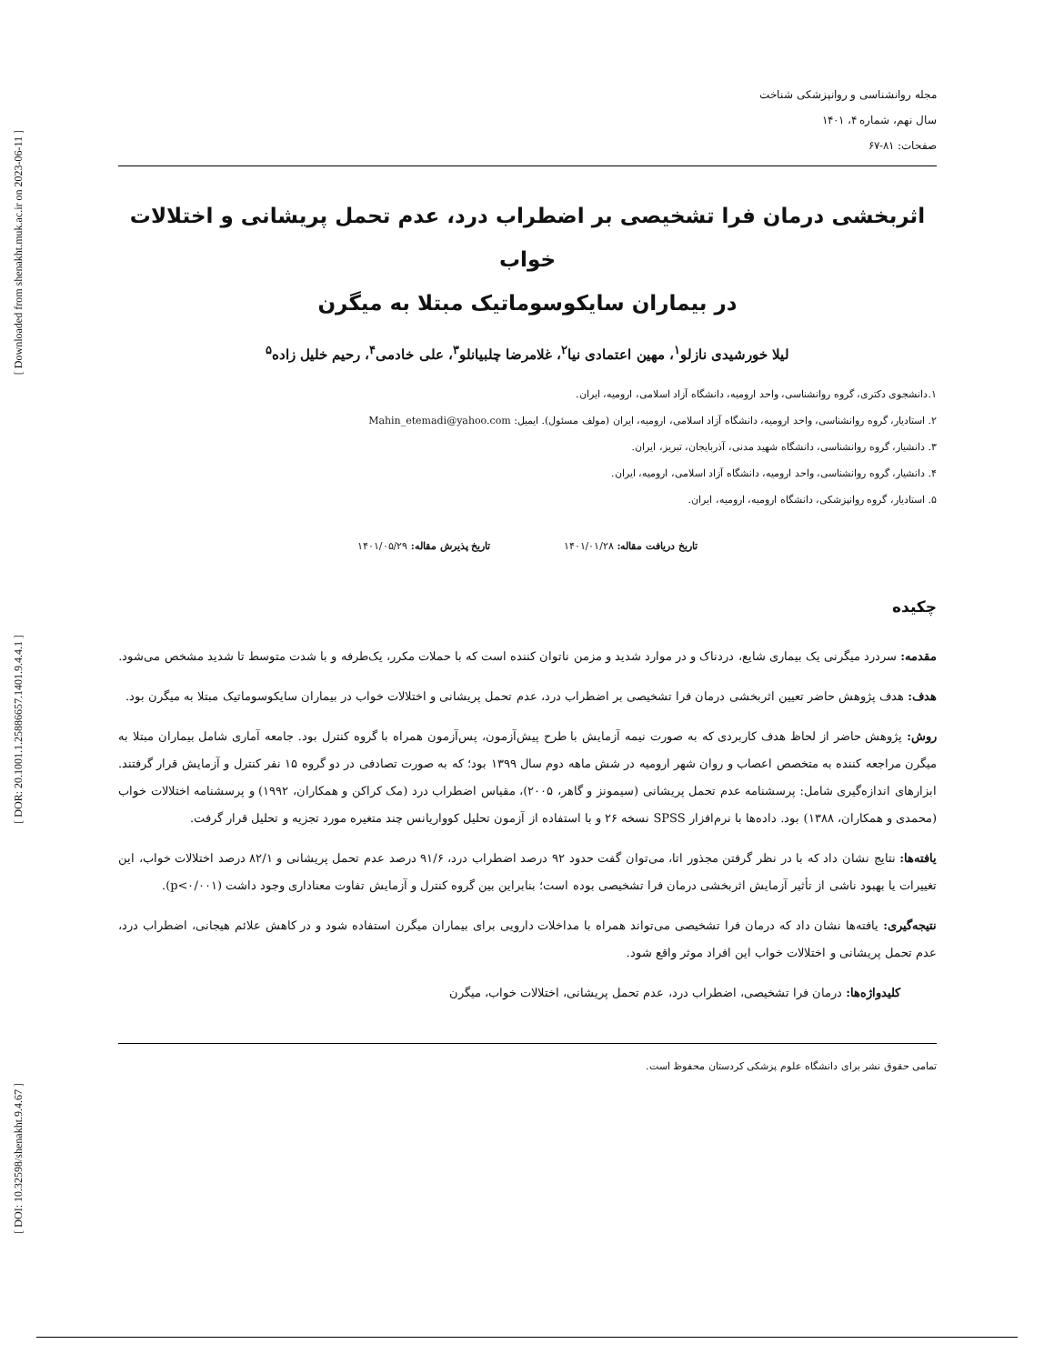[ Downloaded from shenakht.muk.ac.ir on 2023-06-11 ]
[ DOR: 20.1001.1.25886657.1401.9.4.4.1 ]
[ DOI: 10.32598/shenakht.9.4.67 ]
مجله روانشناسی و روانپزشکی شناخت
سال نهم، شماره ۴، ۱۴۰۱
صفحات: ۸۱-۶۷
اثربخشی درمان فرا تشخیصی بر اضطراب درد، عدم تحمل پریشانی و اختلالات خواب
در بیماران سایکوسوماتیک مبتلا به میگرن
لیلا خورشیدی نازلو<sup>۱</sup>، مهین اعتمادی نیا<sup>۲</sup>، غلامرضا چلبیانلو<sup>۳</sup>، علی خادمی<sup>۴</sup>، رحیم خلیل زاده<sup>۵</sup>
۱.دانشجوی دکتری، گروه روانشناسی، واحد ارومیه، دانشگاه آزاد اسلامی، ارومیه، ایران.
۲. استادیار، گروه روانشناسی، واحد ارومیه، دانشگاه آزاد اسلامی، ارومیه، ایران (مولف مسئول). ایمیل: Mahin_etemadi@yahoo.com
۳. دانشیار، گروه روانشناسی، دانشگاه شهید مدنی، آذربایجان، تبریز، ایران.
۴. دانشیار، گروه روانشناسی، واحد ارومیه، دانشگاه آزاد اسلامی، ارومیه، ایران.
۵. استادیار، گروه روانپزشکی، دانشگاه ارومیه، ارومیه، ایران.
تاریخ دریافت مقاله: ۱۴۰۱/۰۱/۲۸ تاریخ پذیرش مقاله: ۱۴۰۱/۰۵/۲۹
چکیده
مقدمه: سردرد میگرنی یک بیماری شایع، دردناک و در موارد شدید و مزمن ناتوان کننده است که با حملات مکرر، یک‌طرفه و با شدت متوسط تا شدید مشخص می‌شود.
هدف: هدف پژوهش حاضر تعیین اثربخشی درمان فرا تشخیصی بر اضطراب درد، عدم تحمل پریشانی و اختلالات خواب در بیماران سایکوسوماتیک مبتلا به میگرن بود.
روش: پژوهش حاضر از لحاظ هدف کاربردی که به صورت نیمه آزمایش با طرح پیش‌آزمون، پس‌آزمون همراه با گروه کنترل بود. جامعه آماری شامل بیماران مبتلا به میگرن مراجعه کننده به متخصص اعصاب و روان شهر ارومیه در شش ماهه دوم سال ۱۳۹۹ بود؛ که به صورت تصادفی در دو گروه ۱۵ نفر کنترل و آزمایش قرار گرفتند. ابزارهای اندازه‌گیری شامل: پرسشنامه عدم تحمل پریشانی (سیمونز و گاهر، ۲۰۰۵)، مقیاس اضطراب درد (مک کراکن و همکاران، ۱۹۹۲) و پرسشنامه اختلالات خواب (محمدی و همکاران، ۱۳۸۸) بود. داده‌ها با نرم‌افزار SPSS نسخه ۲۶ و با استفاده از آزمون تحلیل کوواریانس چند متغیره مورد تجزیه و تحلیل قرار گرفت.
یافته‌ها: نتایج نشان داد که با در نظر گرفتن مجذور اتا، می‌توان گفت حدود ۹۲ درصد اضطراب درد، ۹۱/۶ درصد عدم تحمل پریشانی و ۸۲/۱ درصد اختلالات خواب، این تغییرات یا بهبود ناشی از تأثیر آزمایش اثربخشی درمان فرا تشخیصی بوده است؛ بنابراین بین گروه کنترل و آزمایش تفاوت معناداری وجود داشت (p<۰/۰۰۱).
نتیجه‌گیری: یافته‌ها نشان داد که درمان فرا تشخیصی می‌تواند همراه با مداخلات دارویی برای بیماران میگرن استفاده شود و در کاهش علائم هیجانی، اضطراب درد، عدم تحمل پریشانی و اختلالات خواب این افراد موثر واقع شود.
کلیدواژه‌ها: درمان فرا تشخیصی، اضطراب درد، عدم تحمل پریشانی، اختلالات خواب، میگرن
تمامی حقوق نشر برای دانشگاه علوم پزشکی کردستان محفوظ است.